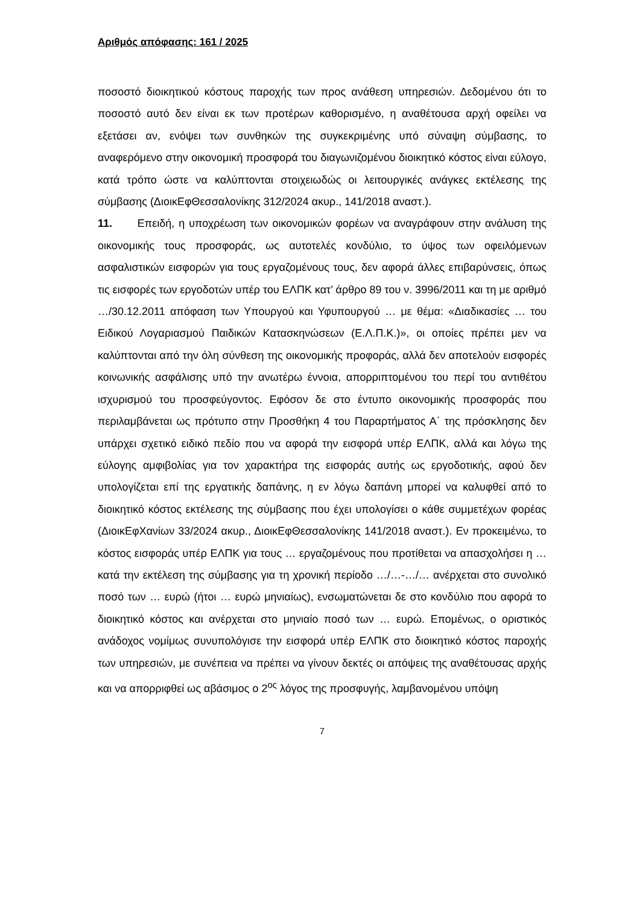Αριθμός απόφασης: 161 / 2025
ποσοστό διοικητικού κόστους παροχής των προς ανάθεση υπηρεσιών. Δεδομένου ότι το ποσοστό αυτό δεν είναι εκ των προτέρων καθορισμένο, η αναθέτουσα αρχή οφείλει να εξετάσει αν, ενόψει των συνθηκών της συγκεκριμένης υπό σύναψη σύμβασης, το αναφερόμενο στην οικονομική προσφορά του διαγωνιζομένου διοικητικό κόστος είναι εύλογο, κατά τρόπο ώστε να καλύπτονται στοιχειωδώς οι λειτουργικές ανάγκες εκτέλεσης της σύμβασης (ΔιοικΕφΘεσσαλονίκης 312/2024 ακυρ., 141/2018 αναστ.).
11. Επειδή, η υποχρέωση των οικονομικών φορέων να αναγράφουν στην ανάλυση της οικονομικής τους προσφοράς, ως αυτοτελές κονδύλιο, το ύψος των οφειλόμενων ασφαλιστικών εισφορών για τους εργαζομένους τους, δεν αφορά άλλες επιβαρύνσεις, όπως τις εισφορές των εργοδοτών υπέρ του ΕΛΠΚ κατ’ άρθρο 89 του ν. 3996/2011 και τη με αριθμό …/30.12.2011 απόφαση των Υπουργού και Υφυπουργού … με θέμα: «Διαδικασίες … του Ειδικού Λογαριασμού Παιδικών Κατασκηνώσεων (Ε.Λ.Π.Κ.)», οι οποίες πρέπει μεν να καλύπτονται από την όλη σύνθεση της οικονομικής προφοράς, αλλά δεν αποτελούν εισφορές κοινωνικής ασφάλισης υπό την ανωτέρω έννοια, απορριπτομένου του περί του αντιθέτου ισχυρισμού του προσφεύγοντος. Εφόσον δε στο έντυπο οικονομικής προσφοράς που περιλαμβάνεται ως πρότυπο στην Προσθήκη 4 του Παραρτήματος Α΄ της πρόσκλησης δεν υπάρχει σχετικό ειδικό πεδίο που να αφορά την εισφορά υπέρ ΕΛΠΚ, αλλά και λόγω της εύλογης αμφιβολίας για τον χαρακτήρα της εισφοράς αυτής ως εργοδοτικής, αφού δεν υπολογίζεται επί της εργατικής δαπάνης, η εν λόγω δαπάνη μπορεί να καλυφθεί από το διοικητικό κόστος εκτέλεσης της σύμβασης που έχει υπολογίσει ο κάθε συμμετέχων φορέας (ΔιοικΕφΧανίων 33/2024 ακυρ., ΔιοικΕφΘεσσαλονίκης 141/2018 αναστ.). Εν προκειμένω, το κόστος εισφοράς υπέρ ΕΛΠΚ για τους … εργαζομένους που προτίθεται να απασχολήσει η … κατά την εκτέλεση της σύμβασης για τη χρονική περίοδο …/…-…/… ανέρχεται στο συνολικό ποσό των … ευρώ (ήτοι … ευρώ μηνιαίως), ενσωματώνεται δε στο κονδύλιο που αφορά το διοικητικό κόστος και ανέρχεται στο μηνιαίο ποσό των … ευρώ. Επομένως, ο οριστικός ανάδοχος νομίμως συνυπολόγισε την εισφορά υπέρ ΕΛΠΚ στο διοικητικό κόστος παροχής των υπηρεσιών, με συνέπεια να πρέπει να γίνουν δεκτές οι απόψεις της αναθέτουσας αρχής και να απορριφθεί ως αβάσιμος ο 2<sup>ος</sup> λόγος της προσφυγής, λαμβανομένου υπόψη
7